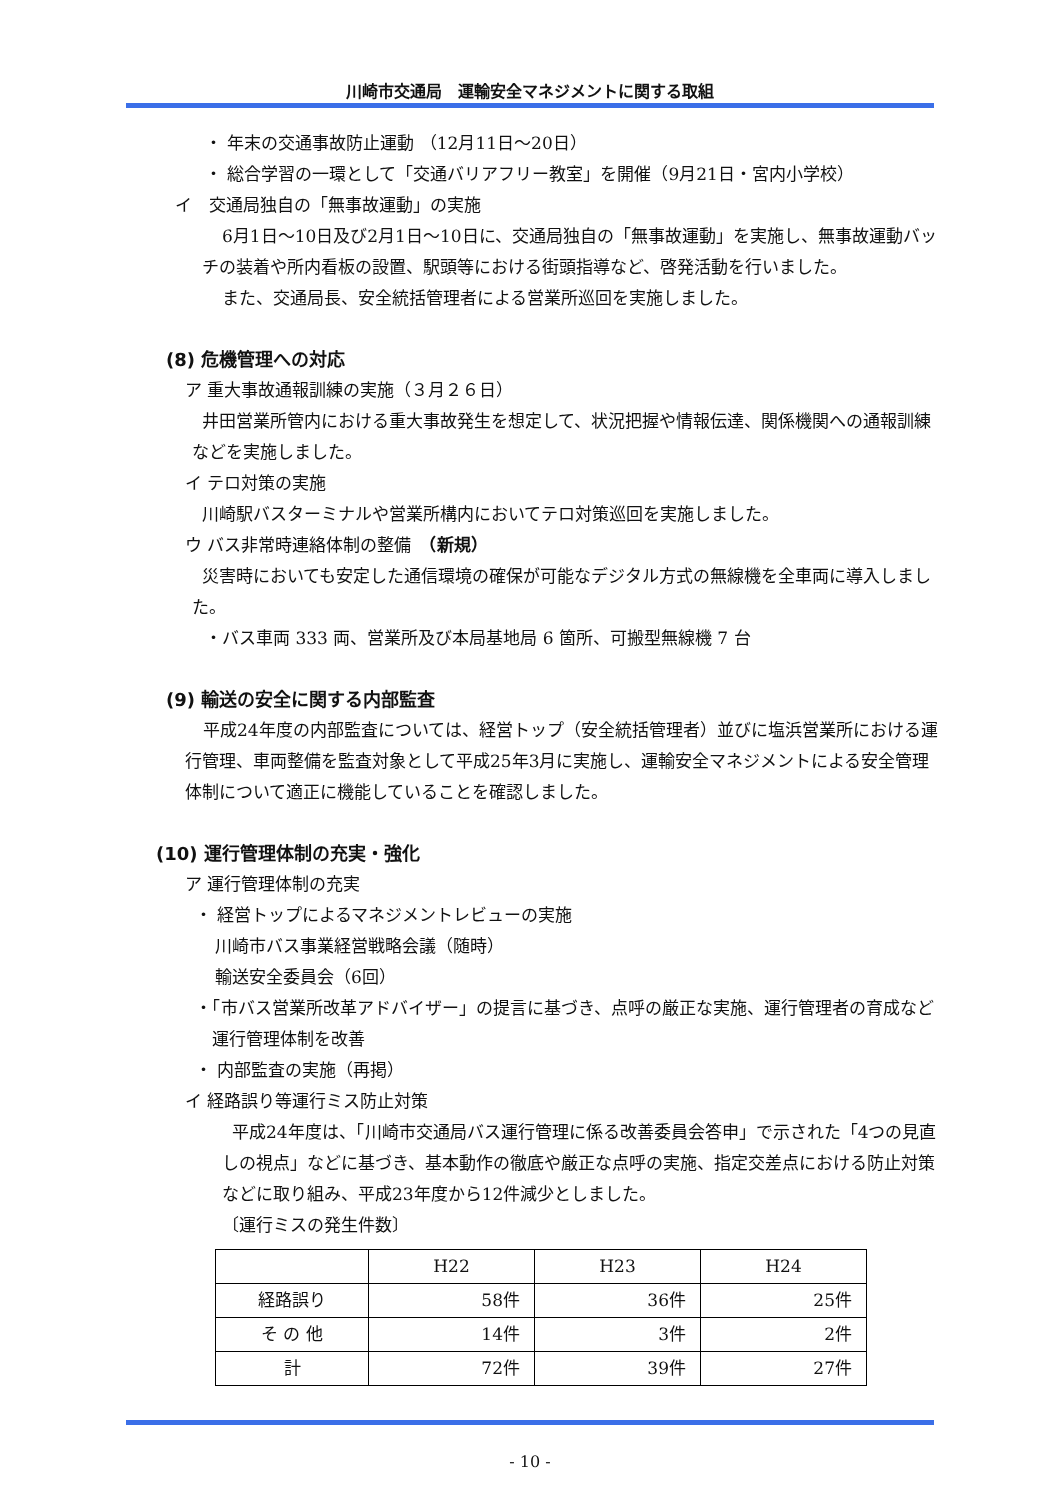川崎市交通局　運輸安全マネジメントに関する取組
・ 年末の交通事故防止運動 （12月11日～20日）
・ 総合学習の一環として「交通バリアフリー教室」を開催（9月21日・宮内小学校）
イ　交通局独自の「無事故運動」の実施
6月1日～10日及び2月1日～10日に、交通局独自の「無事故運動」を実施し、無事故運動バッチの装着や所内看板の設置、駅頭等における街頭指導など、啓発活動を行いました。
また、交通局長、安全統括管理者による営業所巡回を実施しました。
(8) 危機管理への対応
ア 重大事故通報訓練の実施（３月２６日）
井田営業所管内における重大事故発生を想定して、状況把握や情報伝達、関係機関への通報訓練などを実施しました。
イ テロ対策の実施
川崎駅バスターミナルや営業所構内においてテロ対策巡回を実施しました。
ウ バス非常時連絡体制の整備　（新規）
災害時においても安定した通信環境の確保が可能なデジタル方式の無線機を全車両に導入しました。
・バス車両 333 両、営業所及び本局基地局 6 箇所、可搬型無線機 7 台
(9) 輸送の安全に関する内部監査
平成24年度の内部監査については、経営トップ（安全統括管理者）並びに塩浜営業所における運行管理、車両整備を監査対象として平成25年3月に実施し、運輸安全マネジメントによる安全管理体制について適正に機能していることを確認しました。
(10) 運行管理体制の充実・強化
ア 運行管理体制の充実
・ 経営トップによるマネジメントレビューの実施
川崎市バス事業経営戦略会議（随時）
輸送安全委員会（6回）
・「市バス営業所改革アドバイザー」の提言に基づき、点呼の厳正な実施、運行管理者の育成など運行管理体制を改善
・ 内部監査の実施（再掲）
イ 経路誤り等運行ミス防止対策
平成24年度は、「川崎市交通局バス運行管理に係る改善委員会答申」で示された「4つの見直しの視点」などに基づき、基本動作の徹底や厳正な点呼の実施、指定交差点における防止対策などに取り組み、平成23年度から12件減少としました。
〔運行ミスの発生件数〕
| | H22 | H23 | H24 |
| --- | --- | --- | --- |
| 経路誤り | 58件 | 36件 | 25件 |
| そ の 他 | 14件 | 3件 | 2件 |
| 計 | 72件 | 39件 | 27件 |
- 10 -